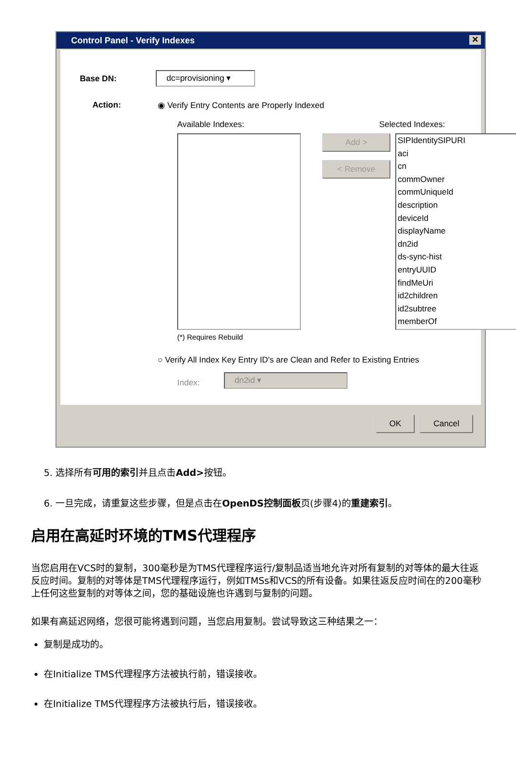Control Panel - Verify Indexes
✕
Base DN: dc=provisioning ▾
Action:
◉ Verify Entry Contents are Properly Indexed
Available Indexes: Selected Indexes:
Add >
< Remove
SIPIdentitySIPURI
aci
cn
commOwner
commUniqueId
description
deviceId
displayName
dn2id
ds-sync-hist
entryUUID
findMeUri
id2children
id2subtree
memberOf
(*) Requires Rebuild
○ Verify All Index Key Entry ID's are Clean and Refer to Existing Entries
Index:
dn2id ▾
OK Cancel
5. 选择所有可用的索引并且点击Add>按钮。
6. 一旦完成，请重复这些步骤，但是点击在OpenDS控制面板页(步骤4)的重建索引。
启用在高延时环境的TMS代理程序
当您启用在VCS时的复制，300毫秒是为TMS代理程序运行/复制品适当地允许对所有复制的对等体的最大往返反应时间。复制的对等体是TMS代理程序运行，例如TMSs和VCS的所有设备。如果往返反应时间在的200毫秒上任何这些复制的对等体之间，您的基础设施也许遇到与复制的问题。
如果有高延迟网络，您很可能将遇到问题，当您启用复制。尝试导致这三种结果之一：
复制是成功的。
在Initialize TMS代理程序方法被执行前，错误接收。
在Initialize TMS代理程序方法被执行后，错误接收。